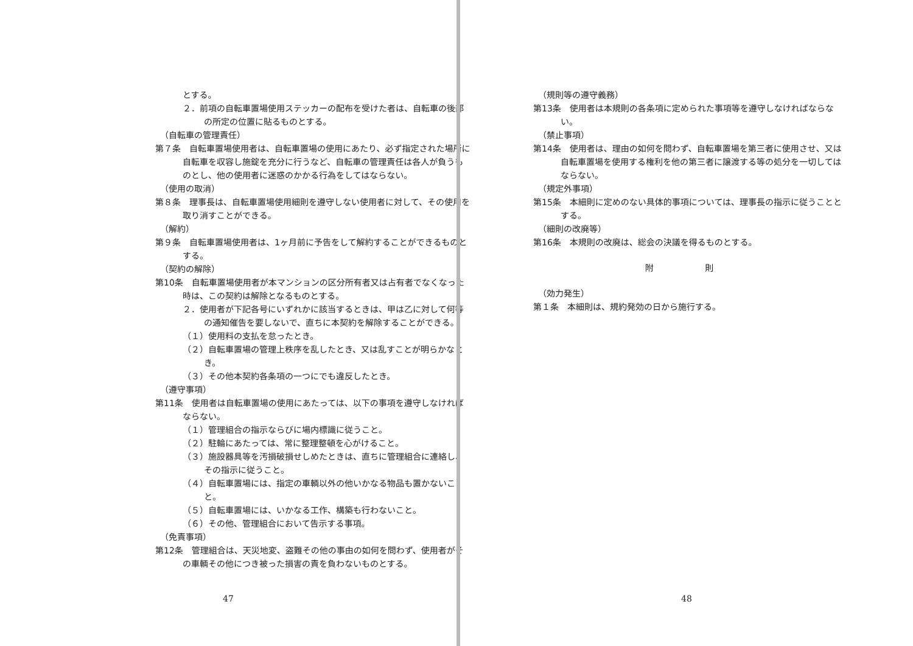とする。
２．前項の自転車置場使用ステッカーの配布を受けた者は、自転車の後部の所定の位置に貼るものとする。
（自転車の管理責任）
第７条　自転車置場使用者は、自転車置場の使用にあたり、必ず指定された場所に自転車を収容し施錠を充分に行うなど、自転車の管理責任は各人が負うものとし、他の使用者に迷惑のかかる行為をしてはならない。
（使用の取消）
第８条　理事長は、自転車置場使用細則を遵守しない使用者に対して、その使用を取り消すことができる。
（解約）
第９条　自転車置場使用者は、1ヶ月前に予告をして解約することができるものとする。
（契約の解除）
第10条　自転車置場使用者が本マンションの区分所有者又は占有者でなくなった時は、この契約は解除となるものとする。
２．使用者が下記各号にいずれかに該当するときは、甲は乙に対して何等の通知催告を要しないで、直ちに本契約を解除することができる。
（１）使用料の支払を怠ったとき。
（２）自転車置場の管理上秩序を乱したとき、又は乱すことが明らかなとき。
（３）その他本契約各条項の一つにでも違反したとき。
（遵守事項）
第11条　使用者は自転車置場の使用にあたっては、以下の事項を遵守しなければならない。
（１）管理組合の指示ならびに場内標識に従うこと。
（２）駐輪にあたっては、常に整理整頓を心がけること。
（３）施設器具等を汚損破損せしめたときは、直ちに管理組合に連絡し、その指示に従うこと。
（４）自転車置場には、指定の車輌以外の他いかなる物品も置かないこと。
（５）自転車置場には、いかなる工作、構築も行わないこと。
（６）その他、管理組合において告示する事項。
（免責事項）
第12条　管理組合は、天災地変、盗難その他の事由の如何を問わず、使用者がその車輌その他につき被った損害の責を負わないものとする。
47
（規則等の遵守義務）
第13条　使用者は本規則の各条項に定められた事項等を遵守しなければならない。
（禁止事項）
第14条　使用者は、理由の如何を問わず、自転車置場を第三者に使用させ、又は自転車置場を使用する権利を他の第三者に譲渡する等の処分を一切してはならない。
（規定外事項）
第15条　本細則に定めのない具体的事項については、理事長の指示に従うこととする。
（細則の改廃等）
第16条　本規則の改廃は、総会の決議を得るものとする。
附 則
（効力発生）
第１条　本細則は、規約発効の日から施行する。
48